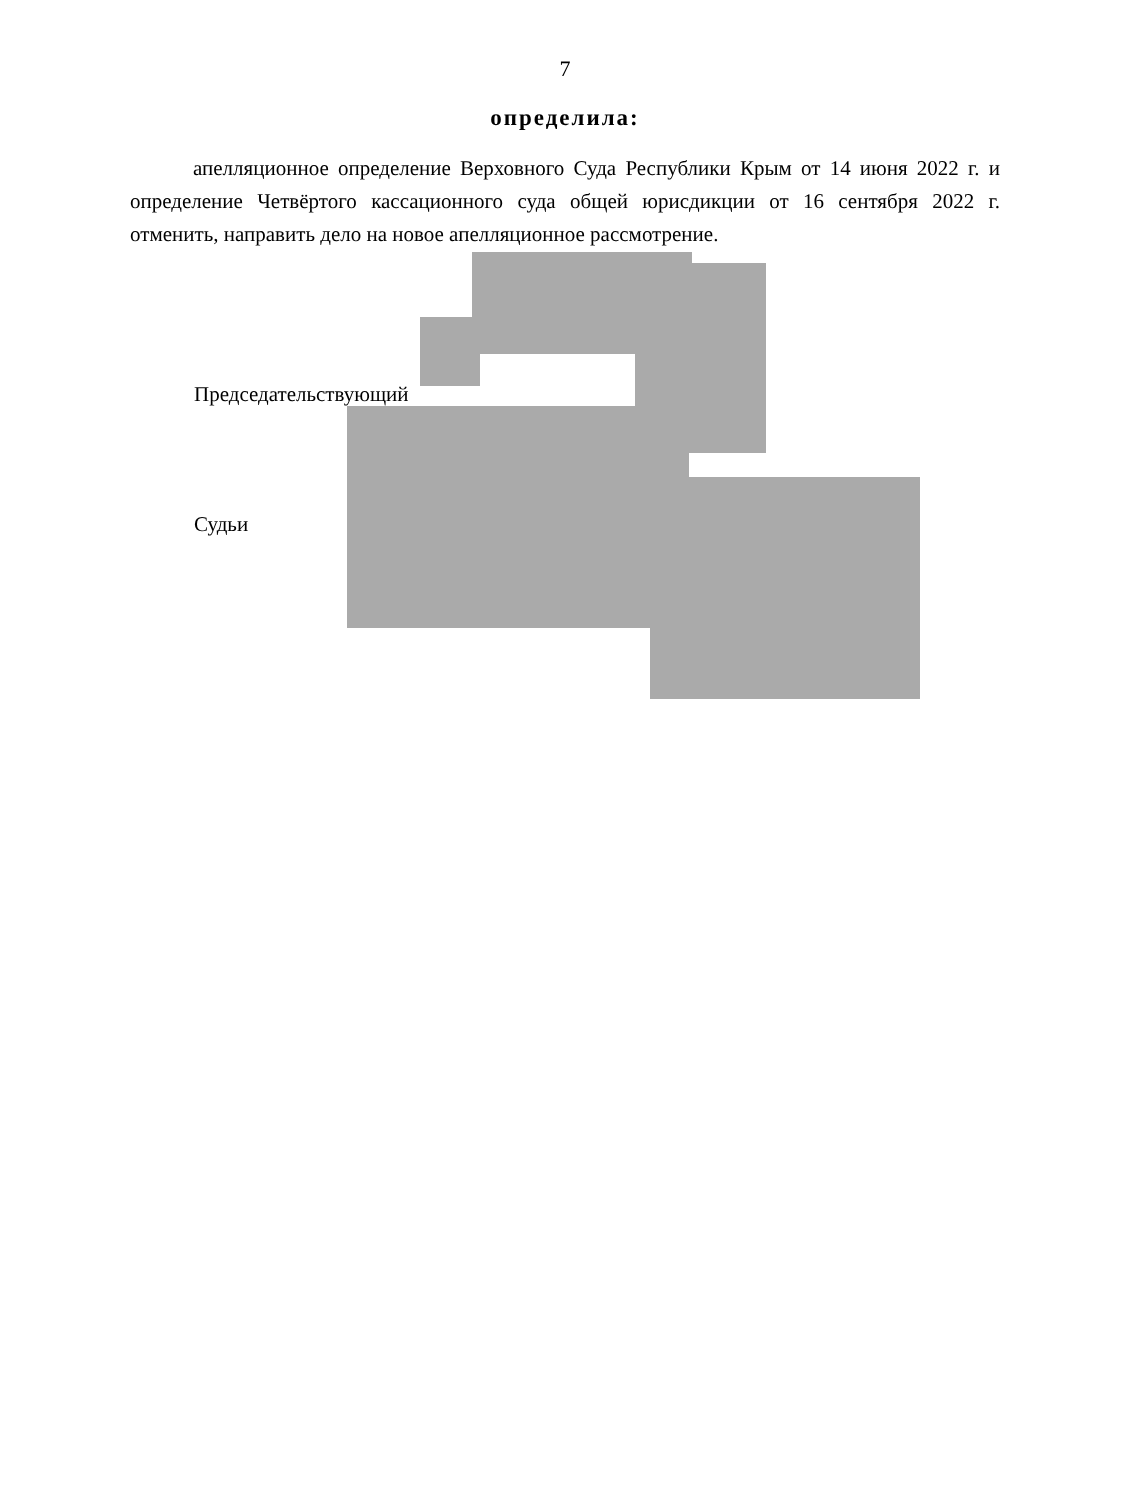7
определила:
апелляционное определение Верховного Суда Республики Крым от 14 июня 2022 г. и определение Четвёртого кассационного суда общей юрисдикции от 16 сентября 2022 г. отменить, направить дело на новое апелляционное рассмотрение.
Председательствующий
Судьи